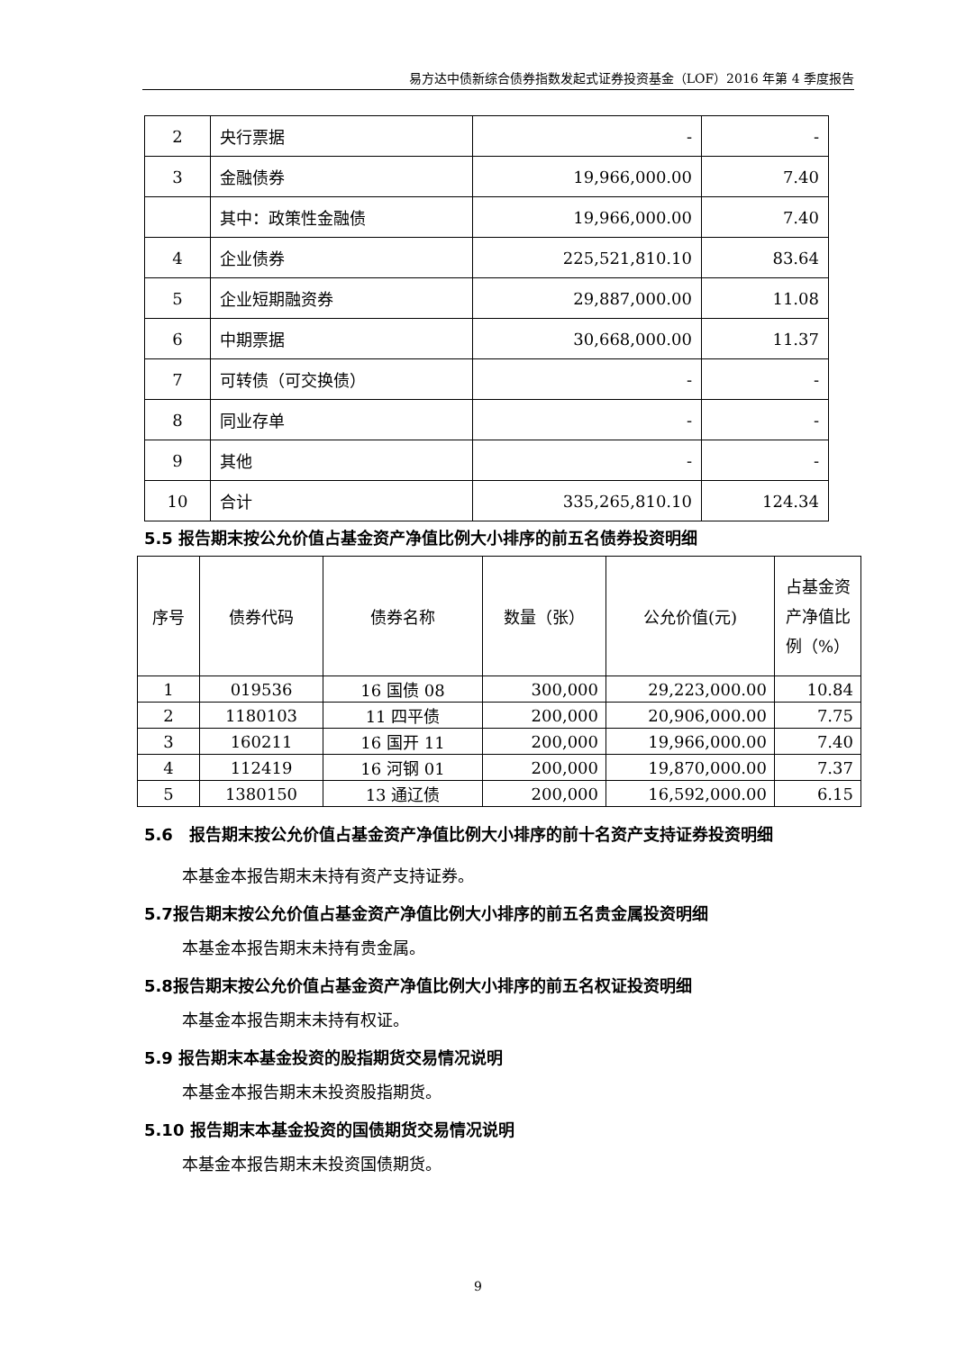易方达中债新综合债券指数发起式证券投资基金（LOF）2016 年第 4 季度报告
| 2 | 央行票据 | - | - |
| 3 | 金融债券 | 19,966,000.00 | 7.40 |
| | 其中：政策性金融债 | 19,966,000.00 | 7.40 |
| 4 | 企业债券 | 225,521,810.10 | 83.64 |
| 5 | 企业短期融资券 | 29,887,000.00 | 11.08 |
| 6 | 中期票据 | 30,668,000.00 | 11.37 |
| 7 | 可转债（可交换债） | - | - |
| 8 | 同业存单 | - | - |
| 9 | 其他 | - | - |
| 10 | 合计 | 335,265,810.10 | 124.34 |
5.5 报告期末按公允价值占基金资产净值比例大小排序的前五名债券投资明细
| 序号 | 债券代码 | 债券名称 | 数量（张） | 公允价值(元) | 占基金资产净值比例（%） |
| --- | --- | --- | --- | --- | --- |
| 1 | 019536 | 16 国债 08 | 300,000 | 29,223,000.00 | 10.84 |
| 2 | 1180103 | 11 四平债 | 200,000 | 20,906,000.00 | 7.75 |
| 3 | 160211 | 16 国开 11 | 200,000 | 19,966,000.00 | 7.40 |
| 4 | 112419 | 16 河钢 01 | 200,000 | 19,870,000.00 | 7.37 |
| 5 | 1380150 | 13 通辽债 | 200,000 | 16,592,000.00 | 6.15 |
5.6　报告期末按公允价值占基金资产净值比例大小排序的前十名资产支持证券投资明细
本基金本报告期末未持有资产支持证券。
5.7报告期末按公允价值占基金资产净值比例大小排序的前五名贵金属投资明细
本基金本报告期末未持有贵金属。
5.8报告期末按公允价值占基金资产净值比例大小排序的前五名权证投资明细
本基金本报告期末未持有权证。
5.9 报告期末本基金投资的股指期货交易情况说明
本基金本报告期末未投资股指期货。
5.10 报告期末本基金投资的国债期货交易情况说明
本基金本报告期末未投资国债期货。
9